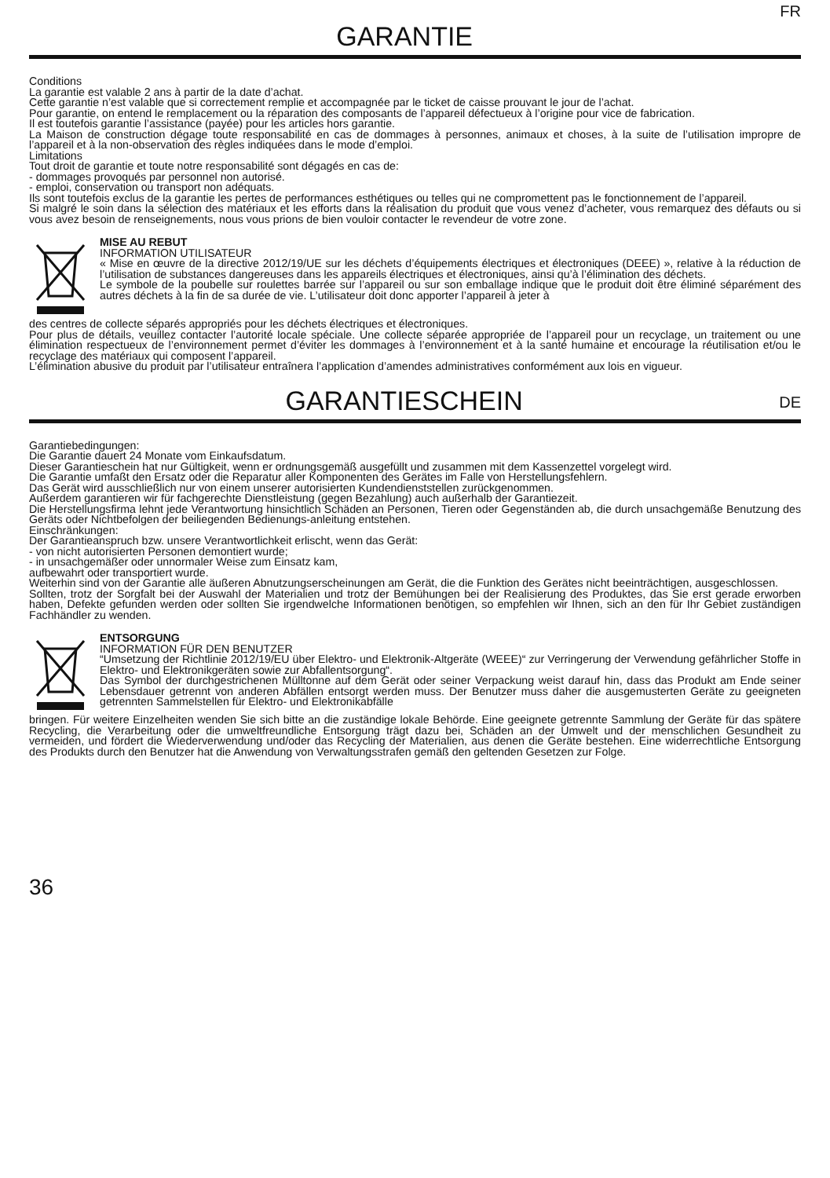GARANTIE
FR
Conditions
La garantie est valable 2 ans à partir de la date d’achat.
Cette garantie n’est valable que si correctement remplie et accompagnée par le ticket de caisse prouvant le jour de l’achat.
Pour garantie, on entend le remplacement ou la réparation des composants de l’appareil défectueux à l’origine pour vice de fabrication.
Il est toutefois garantie l’assistance (payée) pour les articles hors garantie.
La Maison de construction dégage toute responsabilité en cas de dommages à personnes, animaux et choses, à la suite de l’utilisation impropre de l’appareil et à la non-observation des règles indiquées dans le mode d’emploi.
Limitations
Tout droit de garantie et toute notre responsabilité sont dégagés en cas de:
- dommages provoqués par personnel non autorisé.
- emploi, conservation ou transport non adéquats.
Ils sont toutefois exclus de la garantie les pertes de performances esthétiques ou telles qui ne compromettent pas le fonctionnement de l’appareil.
Si malgré le soin dans la sélection des matériaux et les efforts dans la réalisation du produit que vous venez d’acheter, vous remarquez des défauts ou si vous avez besoin de renseignements, nous vous prions de bien vouloir contacter le revendeur de votre zone.
MISE AU REBUT
INFORMATION UTILISATEUR
« Mise en œuvre de la directive 2012/19/UE sur les déchets d’équipements électriques et électroniques (DEEE) », relative à la réduction de l’utilisation de substances dangereuses dans les appareils électriques et électroniques, ainsi qu’à l’élimination des déchets.
Le symbole de la poubelle sur roulettes barrée sur l’appareil ou sur son emballage indique que le produit doit être éliminé séparément des autres déchets à la fin de sa durée de vie. L’utilisateur doit donc apporter l’appareil à jeter à
des centres de collecte séparés appropriés pour les déchets électriques et électroniques.
Pour plus de détails, veuillez contacter l’autorité locale spéciale. Une collecte séparée appropriée de l’appareil pour un recyclage, un traitement ou une élimination respectueux de l’environnement permet d’éviter les dommages à l’environnement et à la santé humaine et encourage la réutilisation et/ou le recyclage des matériaux qui composent l’appareil.
L’élimination abusive du produit par l’utilisateur entraînera l’application d’amendes administratives conformément aux lois en vigueur.
GARANTIESCHEIN
DE
Garantiebedingungen:
Die Garantie dauert 24 Monate vom Einkaufsdatum.
Dieser Garantieschein hat nur Gültigkeit, wenn er ordnungsgemäß ausgefüllt und zusammen mit dem Kassenzettel vorgelegt wird.
Die Garantie umfaßt den Ersatz oder die Reparatur aller Komponenten des Gerätes im Falle von Herstellungsfehlern.
Das Gerät wird ausschließlich nur von einem unserer autorisierten Kundendienststellen zurückgenommen.
Außerdem garantieren wir für fachgerechte Dienstleistung (gegen Bezahlung) auch außerhalb der Garantiezeit.
Die Herstellungsfirma lehnt jede Verantwortung hinsichtlich Schäden an Personen, Tieren oder Gegenständen ab, die durch unsachgemäße Benutzung des Geräts oder Nichtbefolgen der beiliegenden Bedienungs-anleitung entstehen.
Einschränkungen:
Der Garantieanspruch bzw. unsere Verantwortlichkeit erlischt, wenn das Gerät:
- von nicht autorisierten Personen demontiert wurde;
- in unsachgemäßer oder unnormaler Weise zum Einsatz kam,
aufbewahrt oder transportiert wurde.
Weiterhin sind von der Garantie alle äußeren Abnutzungserscheinungen am Gerät, die die Funktion des Gerätes nicht beeinträchtigen, ausgeschlossen.
Sollten, trotz der Sorgfalt bei der Auswahl der Materialien und trotz der Bemühungen bei der Realisierung des Produktes, das Sie erst gerade erworben haben, Defekte gefunden werden oder sollten Sie irgendwelche Informationen benötigen, so empfehlen wir Ihnen, sich an den für Ihr Gebiet zuständigen Fachhändler zu wenden.
ENTSORGUNG
INFORMATION FÜR DEN BENUTZER
“Umsetzung der Richtlinie 2012/19/EU über Elektro- und Elektronik-Altgeräte (WEEE)“ zur Verringerung der Verwendung gefährlicher Stoffe in Elektro- und Elektronikgeräten sowie zur Abfallentsorgung“.
Das Symbol der durchgestrichenen Mülltonne auf dem Gerät oder seiner Verpackung weist darauf hin, dass das Produkt am Ende seiner Lebensdauer getrennt von anderen Abfällen entsorgt werden muss. Der Benutzer muss daher die ausgemusterten Geräte zu geeigneten getrennten Sammelstellen für Elektro- und Elektronikabfälle
bringen. Für weitere Einzelheiten wenden Sie sich bitte an die zuständige lokale Behörde. Eine geeignete getrennte Sammlung der Geräte für das spätere Recycling, die Verarbeitung oder die umweltfreundliche Entsorgung trägt dazu bei, Schäden an der Umwelt und der menschlichen Gesundheit zu vermeiden, und fördert die Wiederverwendung und/oder das Recycling der Materialien, aus denen die Geräte bestehen. Eine widerrechtliche Entsorgung des Produkts durch den Benutzer hat die Anwendung von Verwaltungsstrafen gemäß den geltenden Gesetzen zur Folge.
36